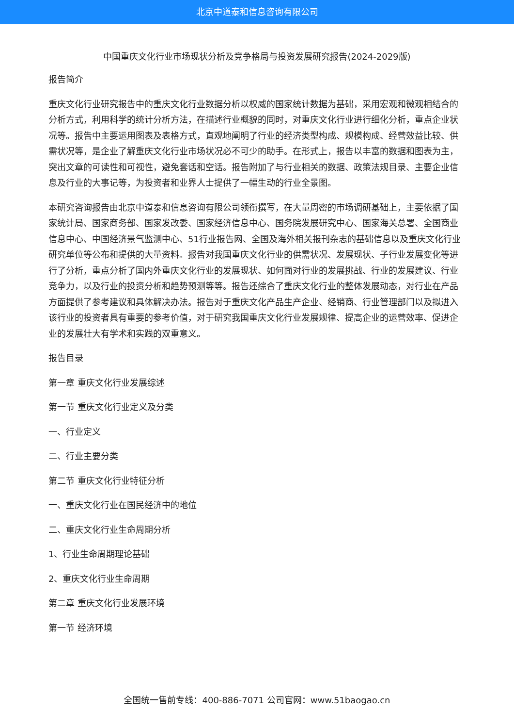北京中道泰和信息咨询有限公司
中国重庆文化行业市场现状分析及竞争格局与投资发展研究报告(2024-2029版)
报告简介
重庆文化行业研究报告中的重庆文化行业数据分析以权威的国家统计数据为基础，采用宏观和微观相结合的分析方式，利用科学的统计分析方法，在描述行业概貌的同时，对重庆文化行业进行细化分析，重点企业状况等。报告中主要运用图表及表格方式，直观地阐明了行业的经济类型构成、规模构成、经营效益比较、供需状况等，是企业了解重庆文化行业市场状况必不可少的助手。在形式上，报告以丰富的数据和图表为主，突出文章的可读性和可视性，避免套话和空话。报告附加了与行业相关的数据、政策法规目录、主要企业信息及行业的大事记等，为投资者和业界人士提供了一幅生动的行业全景图。
本研究咨询报告由北京中道泰和信息咨询有限公司领衔撰写，在大量周密的市场调研基础上，主要依据了国家统计局、国家商务部、国家发改委、国家经济信息中心、国务院发展研究中心、国家海关总署、全国商业信息中心、中国经济景气监测中心、51行业报告网、全国及海外相关报刊杂志的基础信息以及重庆文化行业研究单位等公布和提供的大量资料。报告对我国重庆文化行业的供需状况、发展现状、子行业发展变化等进行了分析，重点分析了国内外重庆文化行业的发展现状、如何面对行业的发展挑战、行业的发展建议、行业竞争力，以及行业的投资分析和趋势预测等等。报告还综合了重庆文化行业的整体发展动态，对行业在产品方面提供了参考建议和具体解决办法。报告对于重庆文化产品生产企业、经销商、行业管理部门以及拟进入该行业的投资者具有重要的参考价值，对于研究我国重庆文化行业发展规律、提高企业的运营效率、促进企业的发展壮大有学术和实践的双重意义。
报告目录
第一章 重庆文化行业发展综述
第一节 重庆文化行业定义及分类
一、行业定义
二、行业主要分类
第二节 重庆文化行业特征分析
一、重庆文化行业在国民经济中的地位
二、重庆文化行业生命周期分析
1、行业生命周期理论基础
2、重庆文化行业生命周期
第二章 重庆文化行业发展环境
第一节 经济环境
全国统一售前专线：400-886-7071 公司官网：www.51baogao.cn